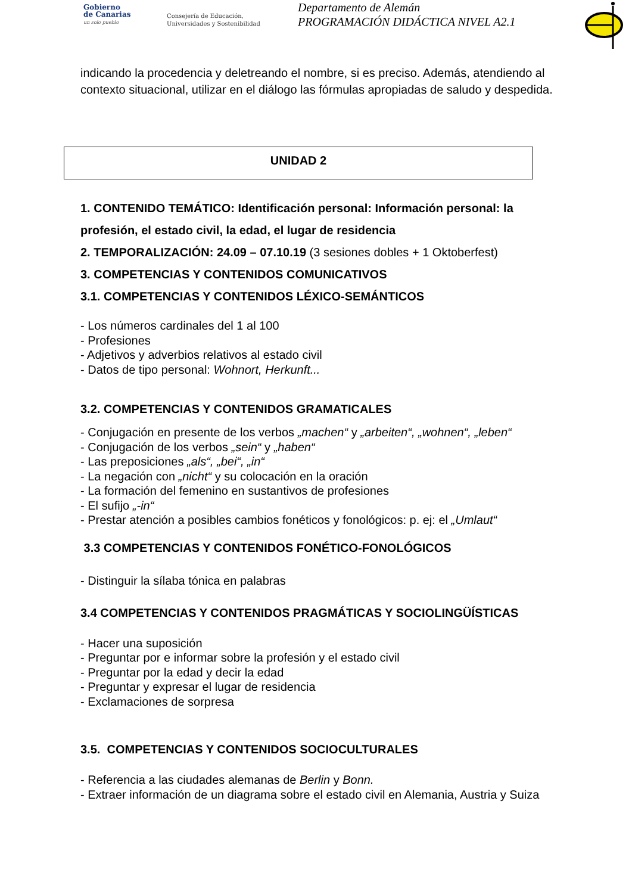Gobierno
de Canarias
un solo pueblo
Consejería de Educación,
Universidades y Sostenibilidad
Departamento de Alemán
PROGRAMACIÓN DIDÁCTICA NIVEL A2.1
indicando la procedencia y deletreando el nombre, si es preciso. Además, atendiendo al contexto situacional, utilizar en el diálogo las fórmulas apropiadas de saludo y despedida.
UNIDAD 2
1. CONTENIDO TEMÁTICO: Identificación personal: Información personal: la profesión, el estado civil, la edad, el lugar de residencia
2. TEMPORALIZACIÓN: 24.09 – 07.10.19 (3 sesiones dobles + 1 Oktoberfest)
3. COMPETENCIAS Y CONTENIDOS COMUNICATIVOS
3.1. COMPETENCIAS Y CONTENIDOS LÉXICO-SEMÁNTICOS
- Los números cardinales del 1 al 100
- Profesiones
- Adjetivos y adverbios relativos al estado civil
- Datos de tipo personal: Wohnort, Herkunft...
3.2. COMPETENCIAS Y CONTENIDOS GRAMATICALES
- Conjugación en presente de los verbos „machen“ y „arbeiten“, „wohnen“, „leben“
- Conjugación de los verbos „sein“ y „haben“
- Las preposiciones „als“, „bei“, „in“
- La negación con „nicht“ y su colocación en la oración
- La formación del femenino en sustantivos de profesiones
- El sufijo „-in“
- Prestar atención a posibles cambios fonéticos y fonológicos: p. ej: el „Umlaut“
3.3 COMPETENCIAS Y CONTENIDOS FONÉTICO-FONOLÓGICOS
- Distinguir la sílaba tónica en palabras
3.4 COMPETENCIAS Y CONTENIDOS PRAGMÁTICAS Y SOCIOLINGÜÍSTICAS
- Hacer una suposición
- Preguntar por e informar sobre la profesión y el estado civil
- Preguntar por la edad y decir la edad
- Preguntar y expresar el lugar de residencia
- Exclamaciones de sorpresa
3.5. COMPETENCIAS Y CONTENIDOS SOCIOCULTURALES
- Referencia a las ciudades alemanas de Berlin y Bonn.
- Extraer información de un diagrama sobre el estado civil en Alemania, Austria y Suiza